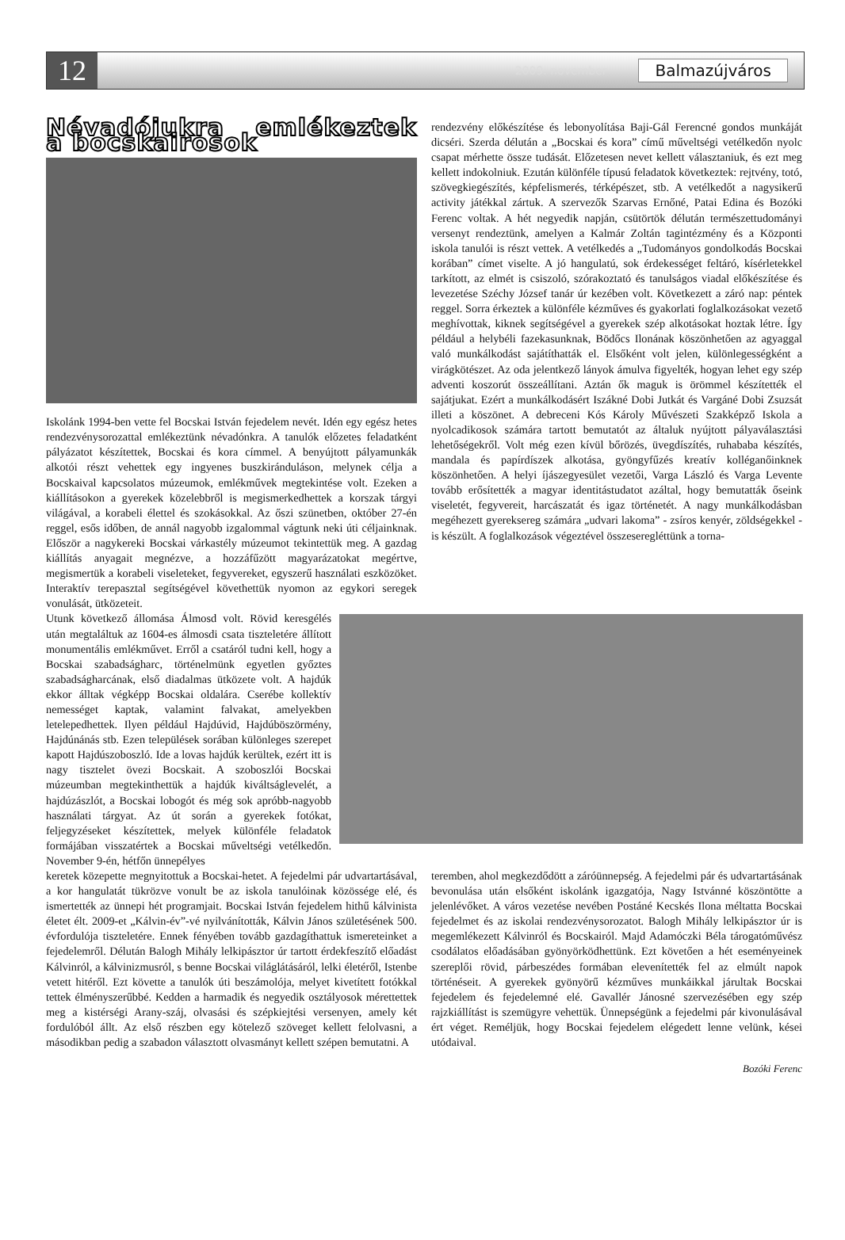12 2009. november Balmazújváros
Névadójukra emlékeztek a bocskairosok
Iskolánk 1994-ben vette fel Bocskai István fejedelem nevét. Idén egy egész hetes rendezvénysorozattal emlékeztünk névadónkra. A tanulók előzetes feladatként pályázatot készítettek, Bocskai és kora címmel. A benyújtott pályamunkák alkotói részt vehettek egy ingyenes buszkiránduláson, melynek célja a Bocskaival kapcsolatos múzeumok, emlékművek megtekintése volt. Ezeken a kiállításokon a gyerekek közelebbről is megismerkedhettek a korszak tárgyi világával, a korabeli élettel és szokásokkal. Az őszi szünetben, október 27-én reggel, esős időben, de annál nagyobb izgalommal vágtunk neki úti céljainknak. Először a nagykereki Bocskai várkastély múzeumot tekintettük meg. A gazdag kiállítás anyagait megnézve, a hozzáfűzött magyarázatokat megértve, megismertük a korabeli viseleteket, fegyvereket, egyszerű használati eszközöket. Interaktív terepasztal segítségével követhettük nyomon az egykori seregek vonulását, ütközeteit.
rendezvény előkészítése és lebonyolítása Baji-Gál Ferencné gondos munkáját dicséri. Szerda délután a „Bocskai és kora” című műveltségi vetélkedőn nyolc csapat mérhette össze tudását. Előzetesen nevet kellett választaniuk, és ezt meg kellett indokolniuk. Ezután különféle típusú feladatok következtek: rejtvény, totó, szövegkiegészítés, képfelismerés, térképészet, stb. A vetélkedőt a nagysikerű activity játékkal zártuk. A szervezők Szarvas Ernőné, Patai Edina és Bozóki Ferenc voltak. A hét negyedik napján, csütörtök délután természettudományi versenyt rendeztünk, amelyen a Kalmár Zoltán tagintézmény és a Központi iskola tanulói is részt vettek. A vetélkedés a „Tudományos gondolkodás Bocskai korában” címet viselte. A jó hangulatú, sok érdekességet feltáró, kísérletekkel tarkított, az elmét is csiszoló, szórakoztató és tanulságos viadal előkészítése és levezetése Széchy József tanár úr kezében volt. Következett a záró nap: péntek reggel. Sorra érkeztek a különféle kézműves és gyakorlati foglalkozásokat vezető meghívottak, kiknek segítségével a gyerekek szép alkotásokat hoztak létre. Így például a helybéli fazekasunknak, Bödőcs Ilonának köszönhetően az agyaggal való munkálkodást sajátíthatták el. Elsőként volt jelen, különlegességként a virágkötészet. Az oda jelentkező lányok ámulva figyelték, hogyan lehet egy szép adventi koszorút összeállítani. Aztán ők maguk is örömmel készítették el sajátjukat. Ezért a munkálkodásért Iszákné Dobi Jutkát és Vargáné Dobi Zsuzsát illeti a köszönet. A debreceni Kós Károly Művészeti Szakképző Iskola a nyolcadikosok számára tartott bemutatót az általuk nyújtott pályaválasztási lehetőségekről. Volt még ezen kívül bőrözés, üvegdíszítés, ruhababa készítés, mandala és papírdíszek alkotása, gyöngyfűzés kreatív kolléganőinknek köszönhetően. A helyi íjászegyesület vezetői, Varga László és Varga Levente tovább erősítették a magyar identitástudatot azáltal, hogy bemutatták őseink viseletét, fegyvereit, harcászatát és igaz történetét. A nagy munkálkodásban megéhezett gyereksereg számára „udvari lakoma” - zsíros kenyér, zöldségekkel - is készült. A foglalkozások végeztével összeseregléttünk a torna-
Utunk következő állomása Álmosd volt. Rövid keresgélés után megtaláltuk az 1604-es álmosdi csata tiszteletére állított monumentális emlékművet. Erről a csatáról tudni kell, hogy a Bocskai szabadságharc, történelmünk egyetlen győztes szabadságharcának, első diadalmas ütközete volt. A hajdúk ekkor álltak végképp Bocskai oldalára. Cserébe kollektív nemességet kaptak, valamint falvakat, amelyekben letelepedhettek. Ilyen például Hajdúvid, Hajdúböszörmény, Hajdúnánás stb. Ezen települések sorában különleges szerepet kapott Hajdúszoboszló. Ide a lovas hajdúk kerültek, ezért itt is nagy tisztelet övezi Bocskait. A szoboszlói Bocskai múzeumban megtekinthettük a hajdúk kiváltságlevelét, a hajdúzászlót, a Bocskai lobogót és még sok apróbb-nagyobb használati tárgyat. Az út során a gyerekek fotókat, feljegyzéseket készítettek, melyek különféle feladatok formájában visszatértek a Bocskai műveltségi vetélkedőn. November 9-én, hétfőn ünnepélyes
keretek közepette megnyitottuk a Bocskai-hetet. A fejedelmi pár udvartartásával, a kor hangulatát tükrözve vonult be az iskola tanulóinak közössége elé, és ismertették az ünnepi hét programjait. Bocskai István fejedelem hithű kálvinista életet élt. 2009-et „Kálvin-év”-vé nyilvánították, Kálvin János születésének 500. évfordulója tiszteletére. Ennek fényében tovább gazdagíthattuk ismereteinket a fejedelemről. Délután Balogh Mihály lelkipásztor úr tartott érdekfeszítő előadást Kálvinról, a kálvinizmusról, s benne Bocskai világlátásáról, lelki életéről, Istenbe vetett hitéről. Ezt követte a tanulók úti beszámolója, melyet kivetített fotókkal tettek élményszerűbbé. Kedden a harmadik és negyedik osztályosok mérettettek meg a kistérségi Arany-száj, olvasási és szépkiejtési versenyen, amely két fordulóból állt. Az első részben egy kötelező szöveget kellett felolvasni, a másodikban pedig a szabadon választott olvasmányt kellett szépen bemutatni. A
teremben, ahol megkezdődött a záróünnepség. A fejedelmi pár és udvartartásának bevonulása után elsőként iskolánk igazgatója, Nagy Istvánné köszöntötte a jelenlévőket. A város vezetése nevében Postáné Kecskés Ilona méltatta Bocskai fejedelmet és az iskolai rendezvénysorozatot. Balogh Mihály lelkipásztor úr is megemlékezett Kálvinról és Bocskairól. Majd Adamóczki Béla tárogatóművész csodálatos előadásában gyönyörködhettünk. Ezt követően a hét eseményeinek szereplői rövid, párbeszédes formában elevenítették fel az elmúlt napok történéseit. A gyerekek gyönyörű kézműves munkáikkal járultak Bocskai fejedelem és fejedelemné elé. Gavallér Jánosné szervezésében egy szép rajzkiállítást is szemügyre vehettük. Ünnepségünk a fejedelmi pár kivonulásával ért véget. Reméljük, hogy Bocskai fejedelem elégedett lenne velünk, kései utódaival.
Bozóki Ferenc